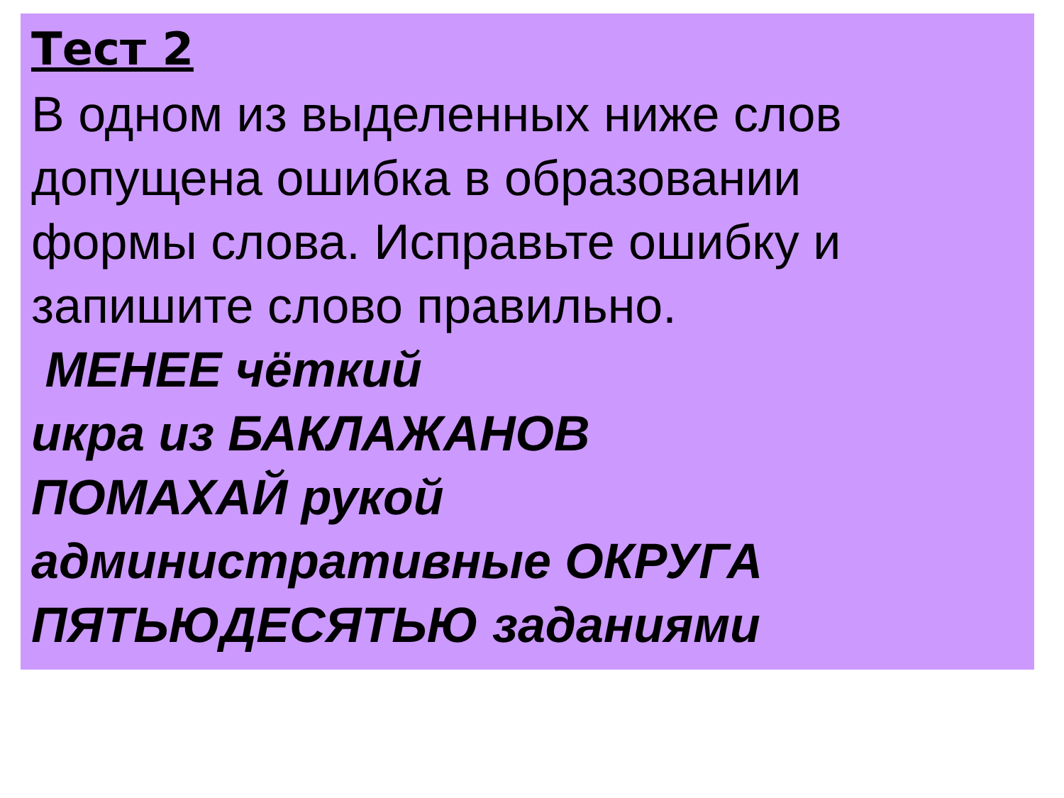Тест 2
В одном из выделенных ниже слов
допущена ошибка в образовании
формы слова. Исправьте ошибку и
запишите слово правильно.
МЕНЕЕ чёткий
икра из БАКЛАЖАНОВ
ПОМАХАЙ рукой
административные ОКРУГА
ПЯТЬЮДЕСЯТЬЮ заданиями